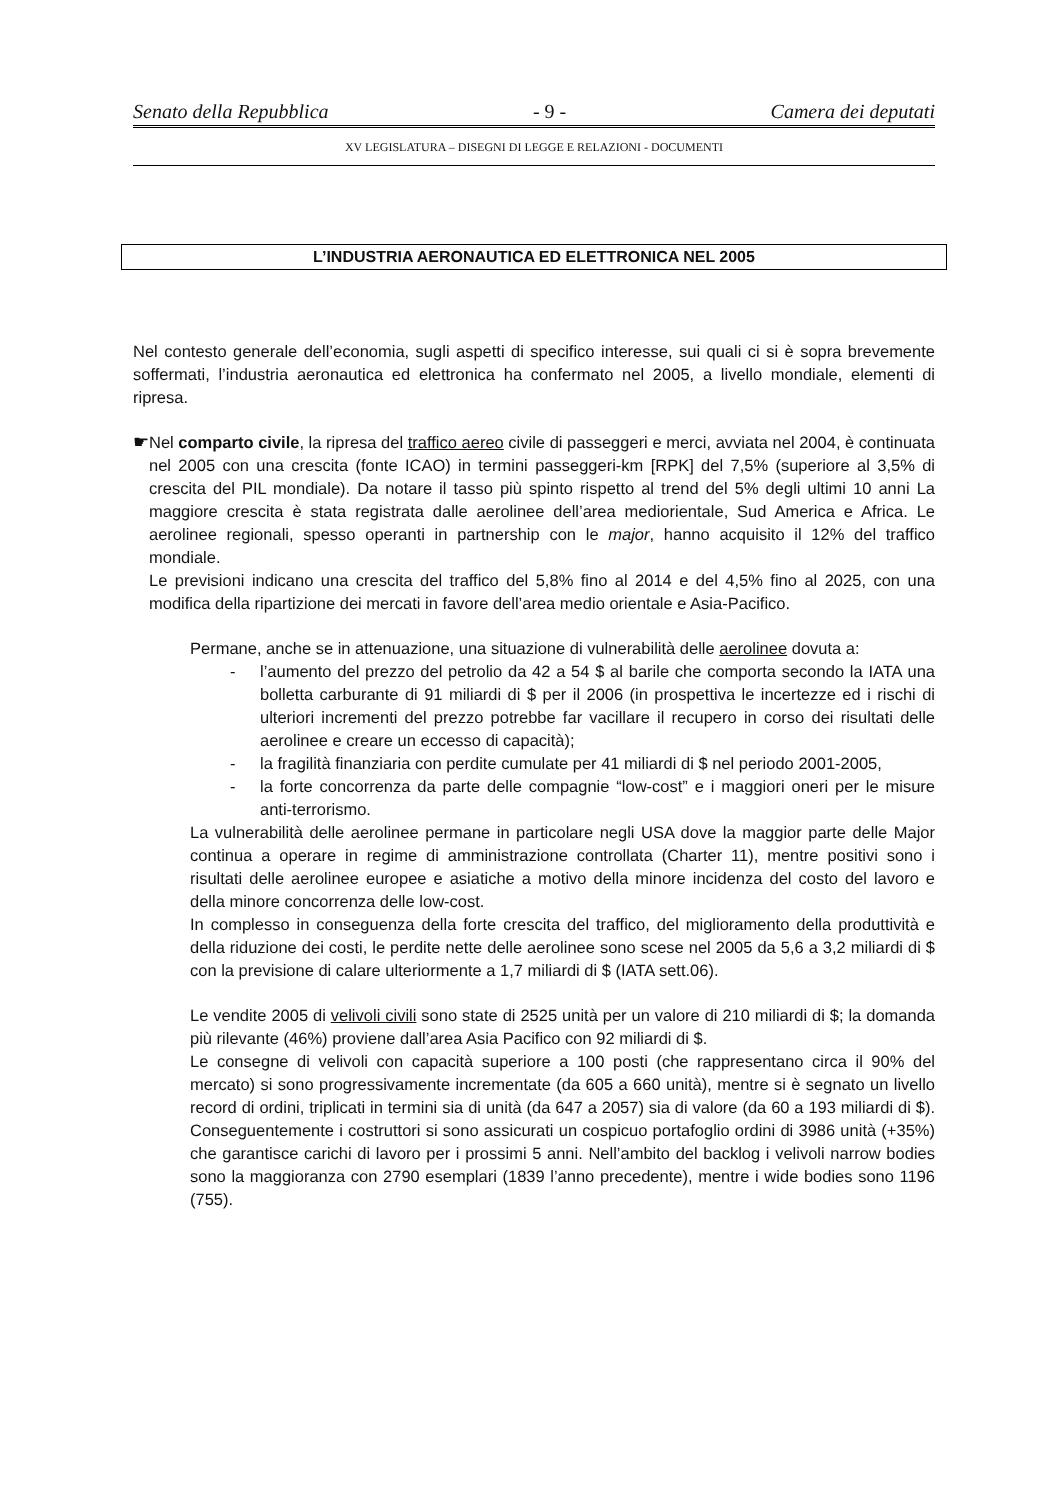Senato della Repubblica - 9 - Camera dei deputati
XV LEGISLATURA – DISEGNI DI LEGGE E RELAZIONI - DOCUMENTI
L’INDUSTRIA AERONAUTICA ED ELETTRONICA NEL 2005
Nel contesto generale dell’economia, sugli aspetti di specifico interesse, sui quali ci si è sopra brevemente soffermati, l’industria aeronautica ed elettronica ha confermato nel 2005, a livello mondiale, elementi di ripresa.
☛
Nel comparto civile, la ripresa del traffico aereo civile di passeggeri e merci, avviata nel 2004, è continuata nel 2005 con una crescita (fonte ICAO) in termini passeggeri-km [RPK] del 7,5% (superiore al 3,5% di crescita del PIL mondiale). Da notare il tasso più spinto rispetto al trend del 5% degli ultimi 10 anni La maggiore crescita è stata registrata dalle aerolinee dell’area mediorientale, Sud America e Africa. Le aerolinee regionali, spesso operanti in partnership con le major, hanno acquisito il 12% del traffico mondiale.
Le previsioni indicano una crescita del traffico del 5,8% fino al 2014 e del 4,5% fino al 2025, con una modifica della ripartizione dei mercati in favore dell’area medio orientale e Asia-Pacifico.
Permane, anche se in attenuazione, una situazione di vulnerabilità delle aerolinee dovuta a:
- l’aumento del prezzo del petrolio da 42 a 54 $ al barile che comporta secondo la IATA una bolletta carburante di 91 miliardi di $ per il 2006 (in prospettiva le incertezze ed i rischi di ulteriori incrementi del prezzo potrebbe far vacillare il recupero in corso dei risultati delle aerolinee e creare un eccesso di capacità);
- la fragilità finanziaria con perdite cumulate per 41 miliardi di $ nel periodo 2001-2005,
- la forte concorrenza da parte delle compagnie “low-cost” e i maggiori oneri per le misure anti-terrorismo.
La vulnerabilità delle aerolinee permane in particolare negli USA dove la maggior parte delle Major continua a operare in regime di amministrazione controllata (Charter 11), mentre positivi sono i risultati delle aerolinee europee e asiatiche a motivo della minore incidenza del costo del lavoro e della minore concorrenza delle low-cost.
In complesso in conseguenza della forte crescita del traffico, del miglioramento della produttività e della riduzione dei costi, le perdite nette delle aerolinee sono scese nel 2005 da 5,6 a 3,2 miliardi di $ con la previsione di calare ulteriormente a 1,7 miliardi di $ (IATA sett.06).
Le vendite 2005 di velivoli civili sono state di 2525 unità per un valore di 210 miliardi di $; la domanda più rilevante (46%) proviene dall’area Asia Pacifico con 92 miliardi di $.
Le consegne di velivoli con capacità superiore a 100 posti (che rappresentano circa il 90% del mercato) si sono progressivamente incrementate (da 605 a 660 unità), mentre si è segnato un livello record di ordini, triplicati in termini sia di unità (da 647 a 2057) sia di valore (da 60 a 193 miliardi di $). Conseguentemente i costruttori si sono assicurati un cospicuo portafoglio ordini di 3986 unità (+35%) che garantisce carichi di lavoro per i prossimi 5 anni. Nell’ambito del backlog i velivoli narrow bodies sono la maggioranza con 2790 esemplari (1839 l’anno precedente), mentre i wide bodies sono 1196 (755).